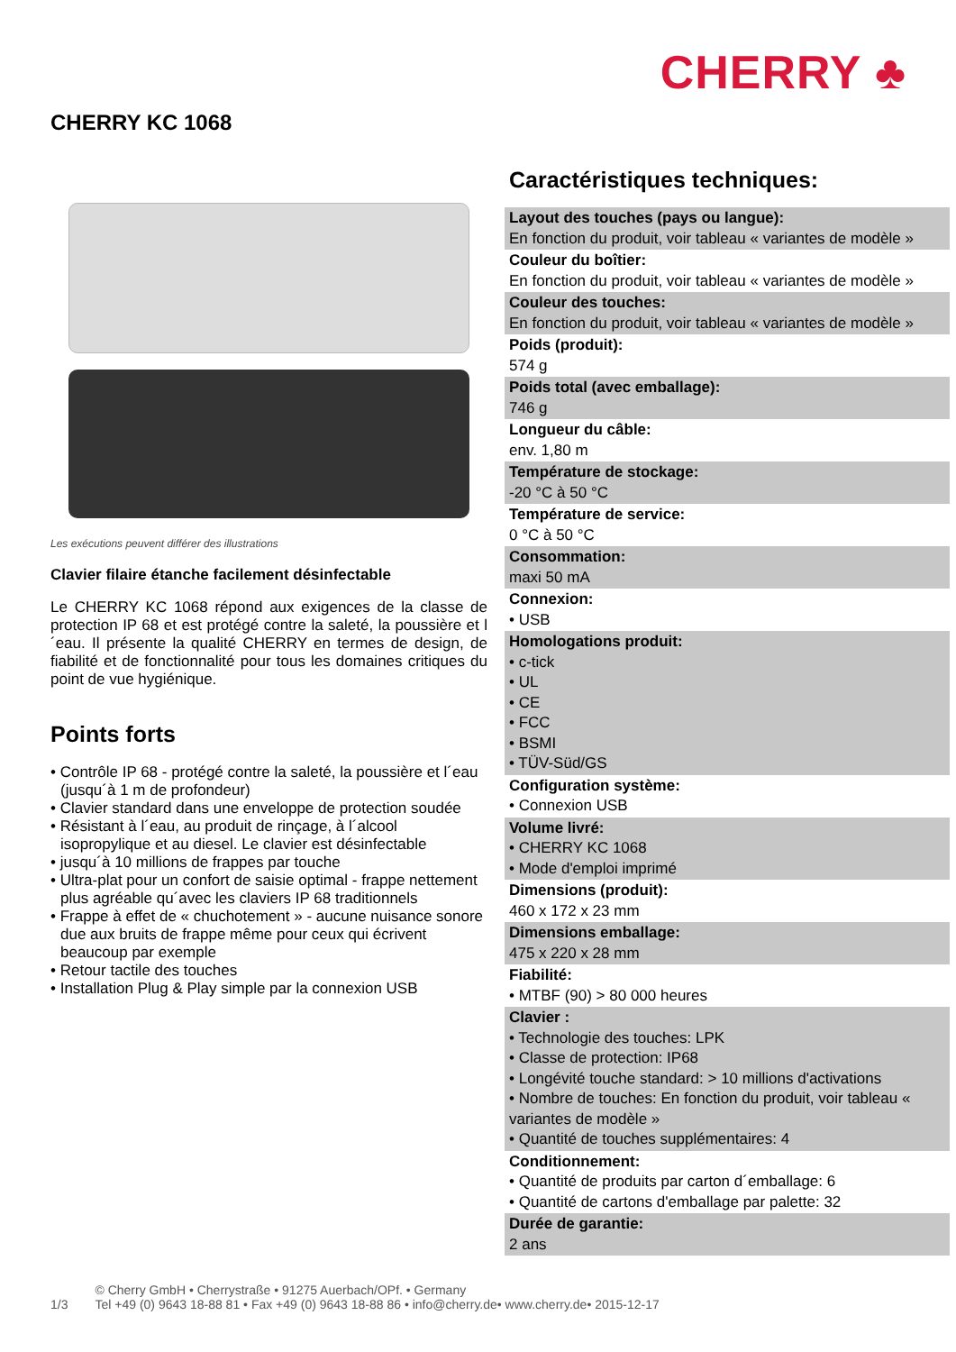CHERRY ♣
CHERRY KC 1068
Les exécutions peuvent différer des illustrations
Clavier filaire étanche facilement désinfectable
Le CHERRY KC 1068 répond aux exigences de la classe de protection IP 68 et est protégé contre la saleté, la poussière et l´eau. Il présente la qualité CHERRY en termes de design, de fiabilité et de fonctionnalité pour tous les domaines critiques du point de vue hygiénique.
Points forts
• Contrôle IP 68 - protégé contre la saleté, la poussière et l´eau (jusqu´à 1 m de profondeur)
• Clavier standard dans une enveloppe de protection soudée
• Résistant à l´eau, au produit de rinçage, à l´alcool isopropylique et au diesel. Le clavier est désinfectable
• jusqu´à 10 millions de frappes par touche
• Ultra-plat pour un confort de saisie optimal - frappe nettement plus agréable qu´avec les claviers IP 68 traditionnels
• Frappe à effet de « chuchotement » - aucune nuisance sonore due aux bruits de frappe même pour ceux qui écrivent beaucoup par exemple
• Retour tactile des touches
• Installation Plug & Play simple par la connexion USB
Caractéristiques techniques:
Layout des touches (pays ou langue):
En fonction du produit, voir tableau « variantes de modèle »
Couleur du boîtier:
En fonction du produit, voir tableau « variantes de modèle »
Couleur des touches:
En fonction du produit, voir tableau « variantes de modèle »
Poids (produit):
574 g
Poids total (avec emballage):
746 g
Longueur du câble:
env. 1,80 m
Température de stockage:
-20 °C à 50 °C
Température de service:
0 °C à 50 °C
Consommation:
maxi 50 mA
Connexion:
• USB
Homologations produit:
• c-tick
• UL
• CE
• FCC
• BSMI
• TÜV-Süd/GS
Configuration système:
• Connexion USB
Volume livré:
• CHERRY KC 1068
• Mode d'emploi imprimé
Dimensions (produit):
460 x 172 x 23 mm
Dimensions emballage:
475 x 220 x 28 mm
Fiabilité:
• MTBF (90) > 80 000 heures
Clavier :
• Technologie des touches: LPK
• Classe de protection: IP68
• Longévité touche standard: > 10 millions d'activations
• Nombre de touches: En fonction du produit, voir tableau « variantes de modèle »
• Quantité de touches supplémentaires: 4
Conditionnement:
• Quantité de produits par carton d´emballage: 6
• Quantité de cartons d'emballage par palette: 32
Durée de garantie:
2 ans
1/3 © Cherry GmbH • Cherrystraße • 91275 Auerbach/OPf. • Germany
Tel +49 (0) 9643 18-88 81 • Fax +49 (0) 9643 18-88 86 • info@cherry.de• www.cherry.de• 2015-12-17